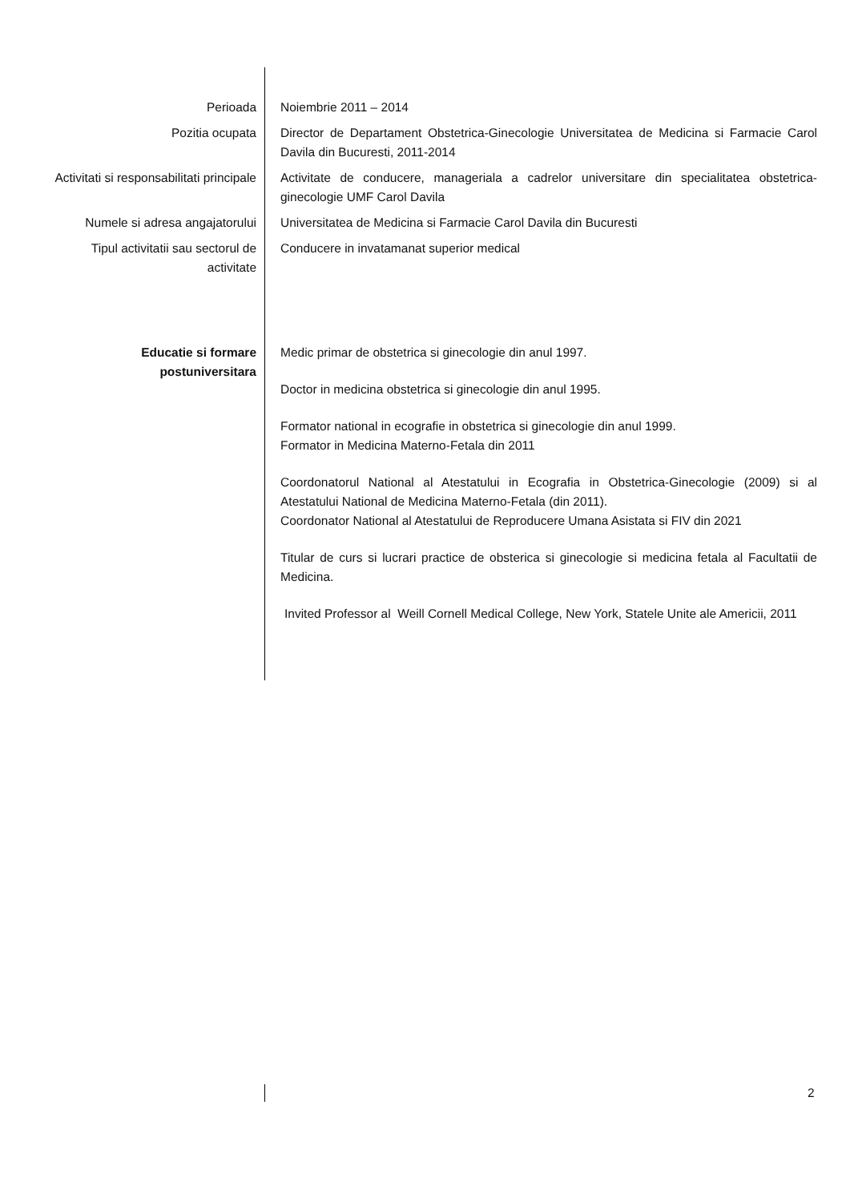| Perioada | Noiembrie 2011 – 2014 |
| Pozitia ocupata | Director de Departament Obstetrica-Ginecologie Universitatea de Medicina si Farmacie Carol Davila din Bucuresti, 2011-2014 |
| Activitati si responsabilitati principale | Activitate de conducere, manageriala a cadrelor universitare din specialitatea obstetrica-ginecologie UMF Carol Davila |
| Numele si adresa angajatorului | Universitatea de Medicina si Farmacie Carol Davila din Bucuresti |
| Tipul activitatii sau sectorul de activitate | Conducere in invatamanat superior medical |
| Educatie si formare postuniversitara | Medic primar de obstetrica si ginecologie din anul 1997. Doctor in medicina obstetrica si ginecologie din anul 1995. Formator national in ecografie in obstetrica si ginecologie din anul 1999. Formator in Medicina Materno-Fetala din 2011 Coordonatorul National al Atestatului in Ecografia in Obstetrica-Ginecologie (2009) si al Atestatului National de Medicina Materno-Fetala (din 2011). Coordonator National al Atestatului de Reproducere Umana Asistata si FIV din 2021 Titular de curs si lucrari practice de obsterica si ginecologie si medicina fetala al Facultatii de Medicina. Invited Professor al Weill Cornell Medical College, New York, Statele Unite ale Americii, 2011 |
2